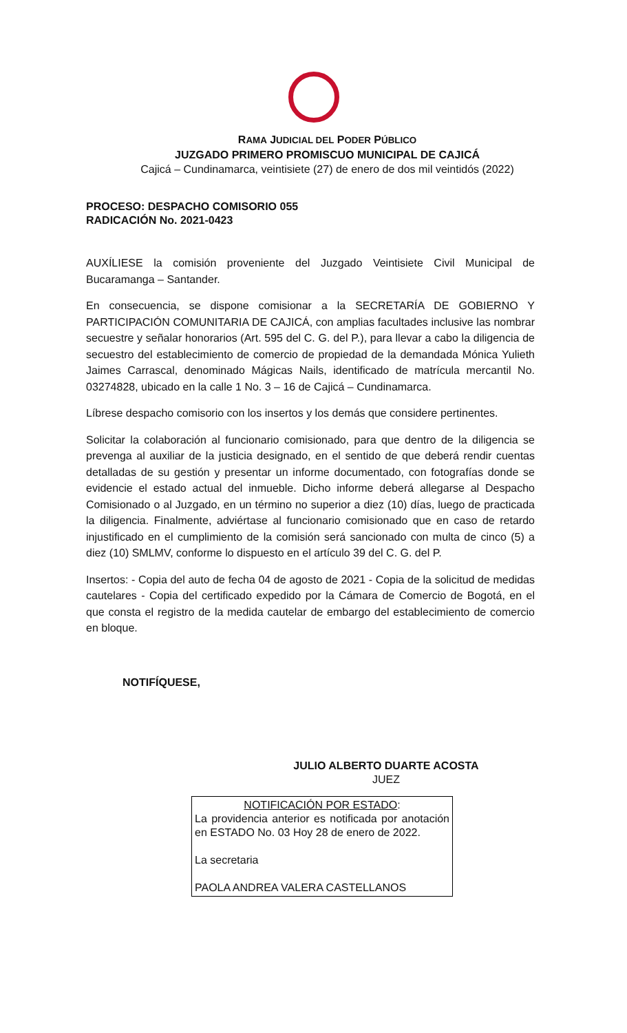RAMA JUDICIAL DEL PODER PÚBLICO
JUZGADO PRIMERO PROMISCUO MUNICIPAL DE CAJICÁ
Cajicá – Cundinamarca, veintisiete (27) de enero de dos mil veintidós (2022)
PROCESO: DESPACHO COMISORIO 055
RADICACIÓN No. 2021-0423
AUXÍLIESE la comisión proveniente del Juzgado Veintisiete Civil Municipal de Bucaramanga – Santander.
En consecuencia, se dispone comisionar a la SECRETARÍA DE GOBIERNO Y PARTICIPACIÓN COMUNITARIA DE CAJICÁ, con amplias facultades inclusive las nombrar secuestre y señalar honorarios (Art. 595 del C. G. del P.), para llevar a cabo la diligencia de secuestro del establecimiento de comercio de propiedad de la demandada Mónica Yulieth Jaimes Carrascal, denominado Mágicas Nails, identificado de matrícula mercantil No. 03274828, ubicado en la calle 1 No. 3 – 16 de Cajicá – Cundinamarca.
Líbrese despacho comisorio con los insertos y los demás que considere pertinentes.
Solicitar la colaboración al funcionario comisionado, para que dentro de la diligencia se prevenga al auxiliar de la justicia designado, en el sentido de que deberá rendir cuentas detalladas de su gestión y presentar un informe documentado, con fotografías donde se evidencie el estado actual del inmueble. Dicho informe deberá allegarse al Despacho Comisionado o al Juzgado, en un término no superior a diez (10) días, luego de practicada la diligencia. Finalmente, adviértase al funcionario comisionado que en caso de retardo injustificado en el cumplimiento de la comisión será sancionado con multa de cinco (5) a diez (10) SMLMV, conforme lo dispuesto en el artículo 39 del C. G. del P.
Insertos: - Copia del auto de fecha 04 de agosto de 2021 - Copia de la solicitud de medidas cautelares - Copia del certificado expedido por la Cámara de Comercio de Bogotá, en el que consta el registro de la medida cautelar de embargo del establecimiento de comercio en bloque.
NOTIFÍQUESE,
JULIO ALBERTO DUARTE ACOSTA
JUEZ
NOTIFICACIÓN POR ESTADO:
La providencia anterior es notificada por anotación en ESTADO No. 03 Hoy 28 de enero de 2022.
La secretaria
PAOLA ANDREA VALERA CASTELLANOS